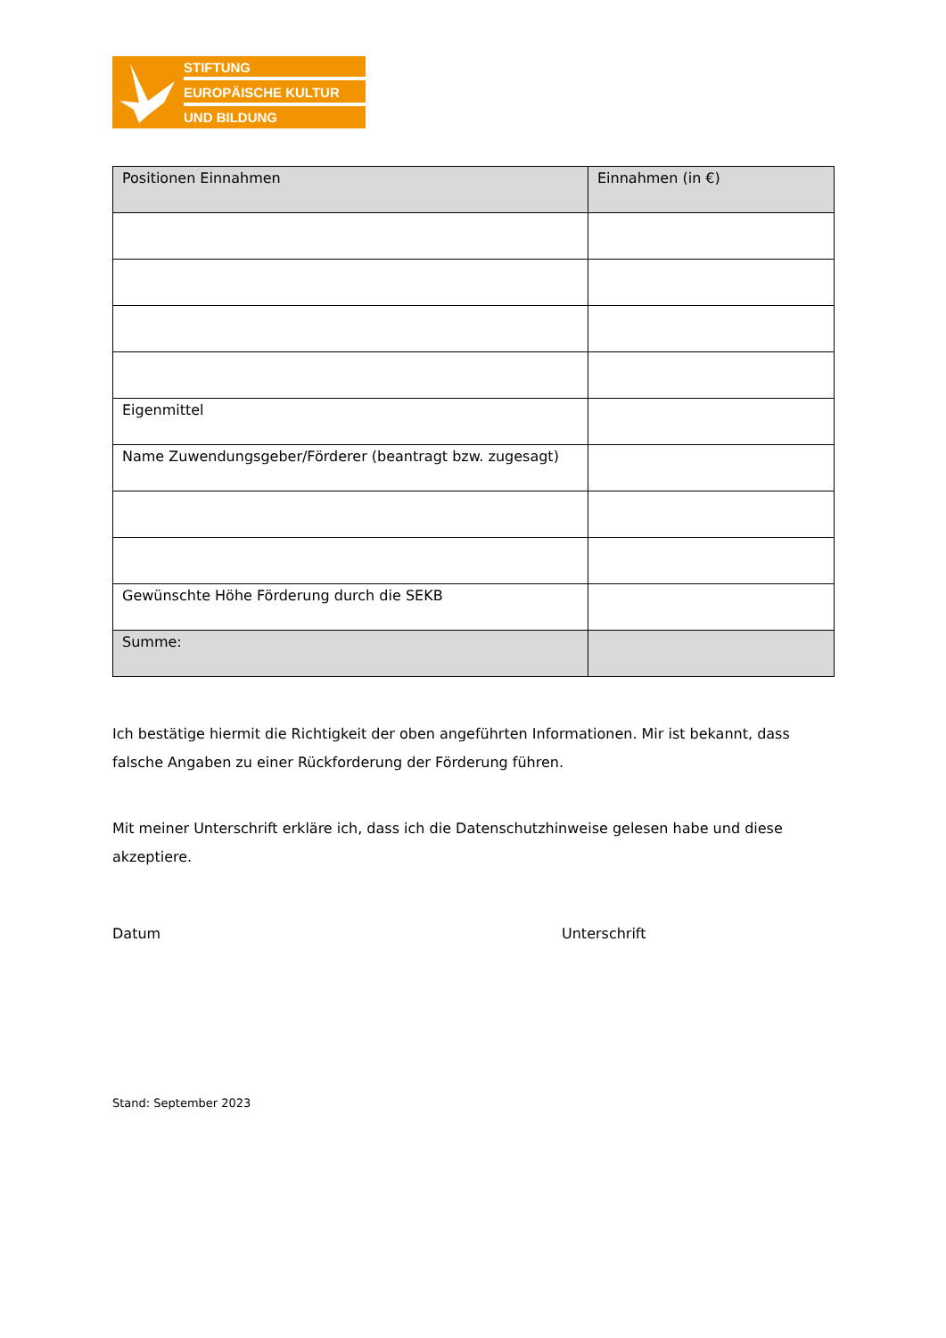STIFTUNG
EUROPÄISCHE KULTUR
UND BILDUNG
| Positionen Einnahmen | Einnahmen (in €) |
| --- | --- |
| Eigenmittel | |
| Name Zuwendungsgeber/Förderer (beantragt bzw. zugesagt) | |
| Gewünschte Höhe Förderung durch die SEKB | |
| Summe: | |
Ich bestätige hiermit die Richtigkeit der oben angeführten Informationen. Mir ist bekannt, dass falsche Angaben zu einer Rückforderung der Förderung führen.
Mit meiner Unterschrift erkläre ich, dass ich die Datenschutzhinweise gelesen habe und diese akzeptiere.
Datum Unterschrift
Stand: September 2023